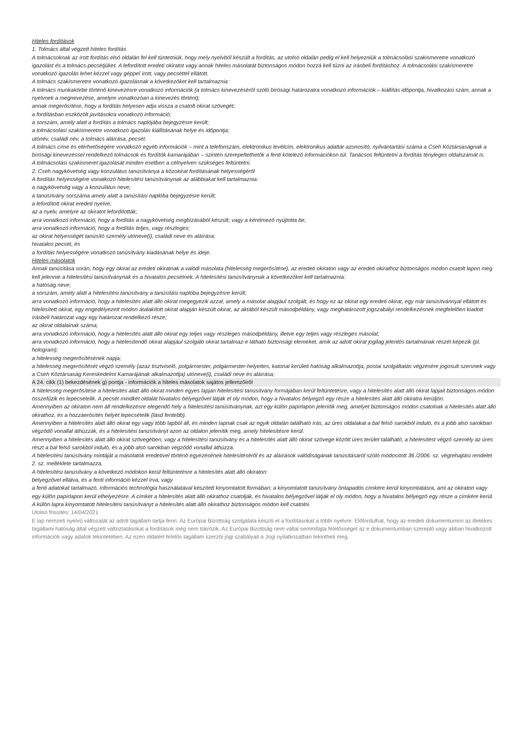Hiteles fordítások
1. Tolmács által végzett hiteles fordítás
A tolmácsoknak az írott fordítás első oldalán fel kell tüntetniük, hogy mely nyelvből készült a fordítás, az utolsó oldalán pedig el kell helyezniük a tolmácsolási szakismeretre vonatkozó igazolást és a tolmács-pecsétjüket. A lefordított eredeti okiratot vagy annak hiteles másolatát biztonságos módon hozzá kell tűzni az írásbeli fordításhoz. A tolmácsolási szakismeretre vonatkozó igazolás lehet kézzel vagy géppel írott, vagy pecséttel ellátott.
A tolmács szakismeretre vonatkozó igazolásnak a következőket kell tartalmaznia:
A tolmács munkakörbe történő kinevezésre vonatkozó információk (a tolmács kinevezéséről szóló bírósági határozatra vonatkozó információk – kiállítás időpontja, hivatkozási szám, annak a nyelvnek a megnevezése, amelyre vonatkozóan a kinevezés történt);
annak megerősítése, hogy a fordítás helyesen adja vissza a csatolt okirat szövegét;
a fordításban eszközölt javításokra vonatkozó információ;
a sorszám, amely alatt a fordítás a tolmács naplójába bejegyzésre került;
a tolmácsolási szakismeretre vonatkozó igazolás kiállításának helye és időpontja;
utónév, családi név, a tolmács aláírása, pecsét.
A tolmács címe és elérhetőségére vonatkozó egyéb információk – mint a telefonszám, elektronikus levélcím, elektronikus adattár azonosító, nyilvántartási száma a Cseh Köztársaságnak a bírósági kinevezéssel rendelkező tolmácsok és fordítók kamarájában – szintén szerepeltethetők a fenti kötelező információkon túl. Tanácsos feltüntetni a fordítás tényleges oldalszámát is.
A tolmácsolási szakismeret igazolását minden esetben a célnyelven szükséges feltüntetni.
2. Cseh nagykövetség vagy konzulátus tanúsítványa a közokirat fordításának helyességéről
A fordítás helyességére vonatkozó hitelesítési tanúsítványnak az alábbiakat kell tartalmaznia:
a nagykövetség vagy a konzulátus neve;
a tanúsítvány sorszáma amely alatt a tanúsítási naplóba bejegyzésre került;
a lefordított okirat eredeti nyelve;
az a nyelv, amelyre az okiratot lefordították;
arra vonatkozó információ, hogy a fordítás a nagykövetség megbízásából készült, vagy a kérelmező nyújtotta be;
arra vonatkozó információ, hogy a fordítás teljes, vagy részleges;
az okirat helyességét tanúsító személy utóneve(i), családi neve és aláírása;
hivatalos pecsét, és
a fordítás helyességére vonatkozó tanúsítvány kiadásának helye és ideje.
Hiteles másolatok
Annak tanúsítása során, hogy egy okirat az eredeti okiratnak a valódi másolata (hitelesség megerősítése), az eredeti okiraton vagy az eredeti okirathoz biztonságos módon csatolt lapon meg kell jelennie a hitelesítési tanúsítványnak és a hivatalos pecsétnek. A hitelesítési tanúsítványnak a következőket kell tartalmaznia:
a hatóság neve;
a sorszám, amely alatt a hitelesítési tanúsítvány a tanúsítási naplóba bejegyzésre került;
arra vonatkozó információ, hogy a hitelesítés alatt álló okirat megegyezik azzal, amely a másolat alapjául szolgált, és hogy ez az okirat egy eredeti okirat, egy már tanúsítvánnyal ellátott és hitelesített okirat, egy engedélyezett módon átalakított okirat alapján készült okirat, az aktából készült másodpéldány, vagy meghatározott jogszabályi rendelkezésnek megfelelően kiadott írásbeli határozat vagy egy határozat rendelkező része;
az okirat oldalainak száma;
arra vonatkozó információ, hogy a hitelesítés alatt álló okirat egy teljes vagy részleges másodpéldány, illetve egy teljes vagy részleges másolat;
arra vonatkozó információ, hogy a hitelesítendő okirat alapjául szolgáló okirat tartalmaz-e látható biztonsági elemeket, amik az adott okirat jogilag jelentős tartalmának részét képezik (pl. hologram);
a hitelesség megerősítésének napja;
a hitelesség megerősítését végző személy (azaz tisztviselő, polgármester, polgármester-helyettes, katonai kerületi hatóság alkalmazottja, postai szolgáltatás végzésére jogosult szervnek vagy a Cseh Köztársaság Kereskedelmi Kamarájának alkalmazottja) utóneve(i), családi neve és aláírása;
A 24. cikk (1) bekezdésének g) pontja - információk a hiteles másolatok sajátos jellemzőiről
A hitelesség megerősítése a hitelesítés alatt álló okirat minden egyes lapján hitelesítési tanúsítvány formájában kerül feltüntetésre, vagy a hitelesítés alatt álló okirat lapjait biztonságos módon összefűzik és lepecsételik. A pecsét mindkét oldalát hivatalos bélyegzővel látják el oly módon, hogy a hivatalos bélyegző egy része a hitelesítés alatt álló okiratra kerüljön.
Amennyiben az okiraton nem áll rendelkezésre elegendő hely a hitelesítési tanúsítványnak, azt egy külön papírlapon jelenítik meg, amelyet biztonságos módon csatolnak a hitelesítés alatt álló okirathoz, és a hozzáerősítés helyét lepecsételik (lásd fentebb).
Amennyiben a hitelesítés alatt álló okirat egy vagy több lapból áll, és minden lapnak csak az egyik oldalán található írás, az üres oldalakat a bal felső sarokból induló, és a jobb alsó sarokban végződő vonallal áthúzzák, és a hitelesítési tanúsítványt azon az oldalon jelenítik meg, amely hitelesítésre kerül.
Amennyiben a hitelesítés alatt álló okirat szövegében, vagy a hitelesítési tanúsítvány és a hitelesítés alatt álló okirat szövege között üres terület található, a hitelesítést végző személy az üres részt a bal felső sarokból induló, és a jobb alsó sarokban végződő vonallal áthúzza.
A hitelesítési tanúsítvány mintáját a másolatok eredetivel történő egyezésének hitelesítéséről és az aláírások valódiságának tanúsításáról szóló módosított 36 /2006. sz. végrehajtási rendelet 2. sz. melléklete tartalmazza.
A hitelesítési tanúsítvány a következő módokon kerül feltüntetésre a hitelesítés alatt álló okiraton:
bélyegzővel ellátva, és a fenti információ kézzel írva, vagy
a fenti adatokat tartalmazó, információs technológia használatával készített kinyomtatott formában; a kinyomtatott tanúsítvány öntapadós címkére kerül kinyomtatásra, ami az okiraton vagy egy külön papírlapon kerül elhelyezésre. A címkét a hitelesítés alatt álló okirathoz csatolják, és hivatalos bélyegzővel látják el oly módon, hogy a hivatalos bélyegző egy része a címkére kerül. A külön lapra kinyomtatott hitelesítési tanúsítványt a hitelesítés alatt álló okirathoz biztonságos módon kell csatolni.
Utolsó frissítés: 14/04/2021
E lap nemzeti nyelvű változatát az adott tagállam tartja fenn. Az Európai Bizottság szolgálata készíti el a fordításokat a többi nyelvre. Előfordulhat, hogy az eredeti dokumentumon az illetékes tagállami hatóság által végzett változtatásokat a fordítások még nem tükrözik. Az Európai Bizottság nem vállal semmifajta felelősséget az e dokumentumban szereplő vagy abban hivatkozott információk vagy adatok tekintetében. Az ezen oldalért felelős tagállam szerzői jogi szabályait a Jogi nyilatkozatban tekintheti meg.